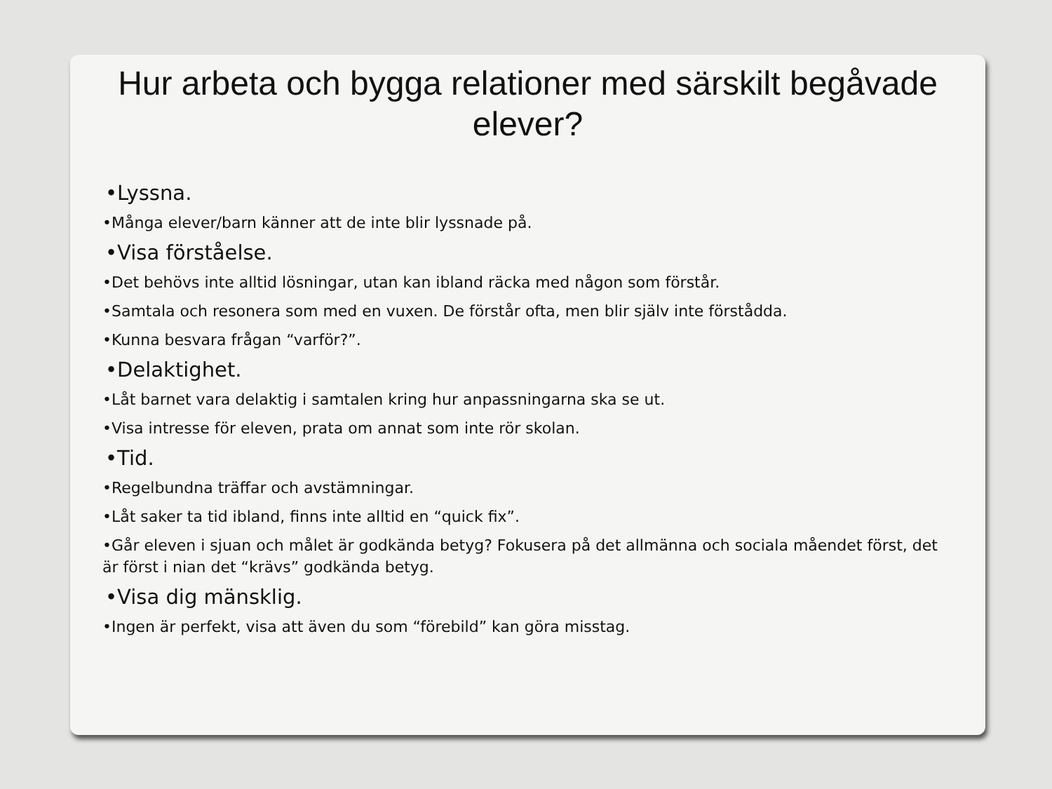Hur arbeta och bygga relationer med särskilt begåvade elever?
•Lyssna.
•Många elever/barn känner att de inte blir lyssnade på.
•Visa förståelse.
•Det behövs inte alltid lösningar, utan kan ibland räcka med någon som förstår.
•Samtala och resonera som med en vuxen. De förstår ofta, men blir själv inte förstådda.
•Kunna besvara frågan “varför?”.
•Delaktighet.
•Låt barnet vara delaktig i samtalen kring hur anpassningarna ska se ut.
•Visa intresse för eleven, prata om annat som inte rör skolan.
•Tid.
•Regelbundna träffar och avstämningar.
•Låt saker ta tid ibland, finns inte alltid en “quick fix”.
•Går eleven i sjuan och målet är godkända betyg? Fokusera på det allmänna och sociala måendet först, det är först i nian det “krävs” godkända betyg.
•Visa dig mänsklig.
•Ingen är perfekt, visa att även du som “förebild” kan göra misstag.